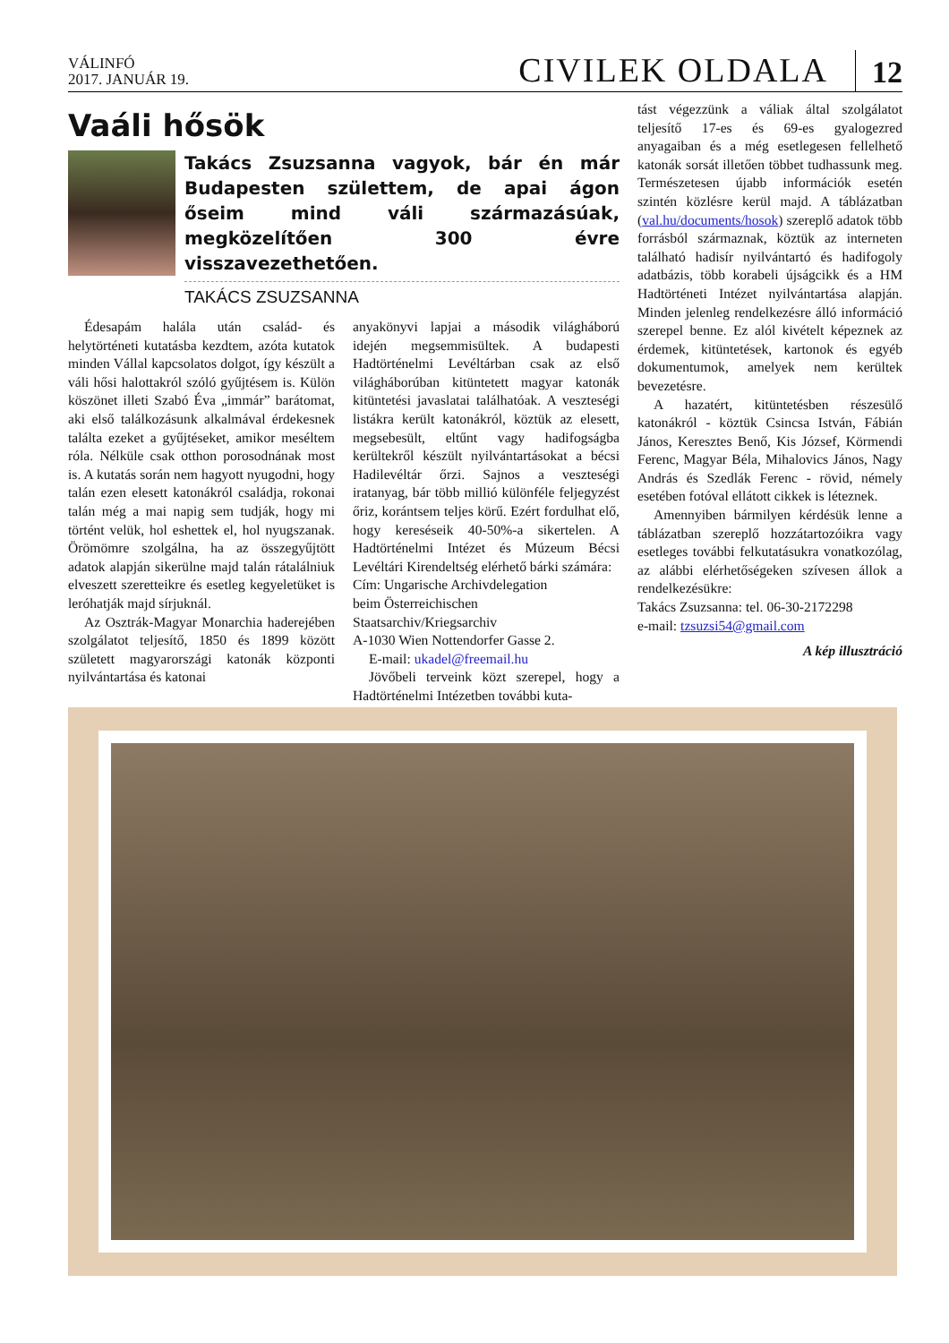VÁLINFÓ
2017. JANUÁR 19.
CIVILEK OLDALA
12
Vaáli hősök
Takács Zsuzsanna vagyok, bár én már Budapesten születtem, de apai ágon őseim mind váli származásúak, megközelítően 300 évre visszavezethetően.
TAKÁCS ZSUZSANNA
Édesapám halála után család- és helytörténeti kutatásba kezdtem, azóta kutatok minden Vállal kapcsolatos dolgot, így készült a váli hősi halottakról szóló gyűjtésem is. Külön köszönet illeti Szabó Éva „immár” barátomat, aki első találkozásunk alkalmával érdekesnek találta ezeket a gyűjtéseket, amikor meséltem róla. Nélküle csak otthon porosodnának most is. A kutatás során nem hagyott nyugodni, hogy talán ezen elesett katonákról családja, rokonai talán még a mai napig sem tudják, hogy mi történt velük, hol eshettek el, hol nyugszanak. Örömömre szolgálna, ha az összegyűjtött adatok alapján sikerülne majd talán rátalálniuk elveszett szeretteikre és esetleg kegyeletüket is leróhatják majd sírjuknál.
Az Osztrák-Magyar Monarchia haderejében szolgálatot teljesítő, 1850 és 1899 között született magyarországi katonák központi nyilvántartása és katonai
anyakönyvi lapjai a második világháború idején megsemmisültek. A budapesti Hadtörténelmi Levéltárban csak az első világháborúban kitüntetett magyar katonák kitüntetési javaslatai találhatóak. A veszteségi listákra került katonákról, köztük az elesett, megsebesült, eltűnt vagy hadifogságba kerültekről készült nyilvántartásokat a bécsi Hadilevéltár őrzi. Sajnos a veszteségi iratanyag, bár több millió különféle feljegyzést őriz, korántsem teljes körű. Ezért fordulhat elő, hogy kereséseik 40-50%-a sikertelen. A Hadtörténelmi Intézet és Múzeum Bécsi Levéltári Kirendeltség elérhető bárki számára:
Cím: Ungarische Archivdelegation
beim Österreichischen
Staatsarchiv/Kriegsarchiv
A-1030 Wien Nottendorfer Gasse 2.
E-mail: ukadel@freemail.hu
Jövőbeli terveink közt szerepel, hogy a Hadtörténelmi Intézetben további kuta-
tást végezzünk a váliak által szolgálatot teljesítő 17-es és 69-es gyalogezred anyagaiban és a még esetlegesen fellelhető katonák sorsát illetően többet tudhassunk meg. Természetesen újabb információk esetén szintén közlésre kerül majd. A táblázatban (val.hu/documents/hosok) szereplő adatok több forrásból származnak, köztük az interneten található hadisír nyilvántartó és hadifogoly adatbázis, több korabeli újságcikk és a HM Hadtörténeti Intézet nyilvántartása alapján. Minden jelenleg rendelkezésre álló információ szerepel benne. Ez alól kivételt képeznek az érdemek, kitüntetések, kartonok és egyéb dokumentumok, amelyek nem kerültek bevezetésre.
A hazatért, kitüntetésben részesülő katonákról - köztük Csincsa István, Fábián János, Keresztes Benő, Kis József, Körmendi Ferenc, Magyar Béla, Mihalovics János, Nagy András és Szedlák Ferenc - rövid, némely esetében fotóval ellátott cikkek is léteznek.
Amennyiben bármilyen kérdésük lenne a táblázatban szereplő hozzátartozóikra vagy esetleges további felkutatásukra vonatkozólag, az alábbi elérhetőségeken szívesen állok a rendelkezésükre:
Takács Zsuzsanna: tel. 06-30-2172298
e-mail: tzsuzsi54@gmail.com
A kép illusztráció